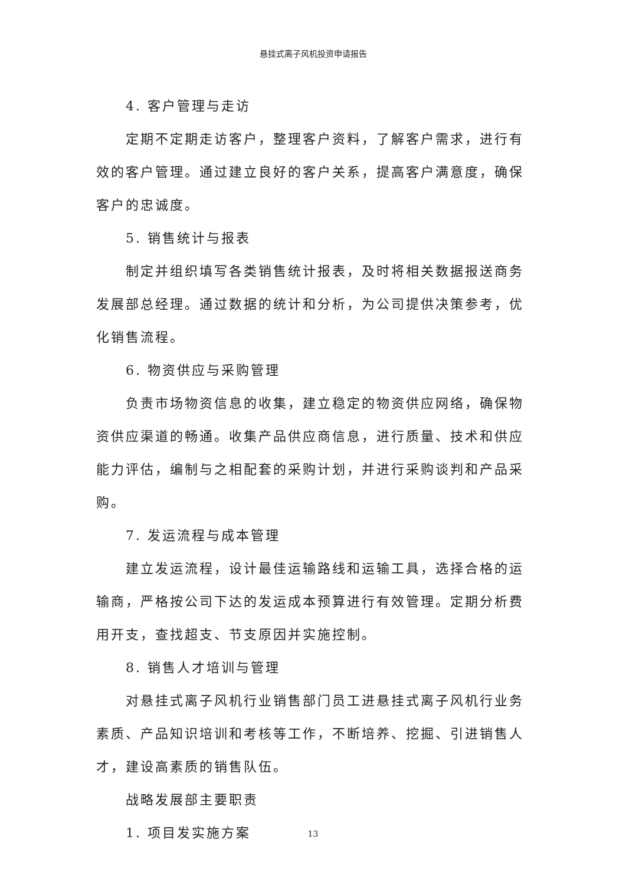悬挂式离子风机投资申请报告
4. 客户管理与走访
定期不定期走访客户，整理客户资料，了解客户需求，进行有效的客户管理。通过建立良好的客户关系，提高客户满意度，确保客户的忠诚度。
5. 销售统计与报表
制定并组织填写各类销售统计报表，及时将相关数据报送商务发展部总经理。通过数据的统计和分析，为公司提供决策参考，优化销售流程。
6. 物资供应与采购管理
负责市场物资信息的收集，建立稳定的物资供应网络，确保物资供应渠道的畅通。收集产品供应商信息，进行质量、技术和供应能力评估，编制与之相配套的采购计划，并进行采购谈判和产品采购。
7. 发运流程与成本管理
建立发运流程，设计最佳运输路线和运输工具，选择合格的运输商，严格按公司下达的发运成本预算进行有效管理。定期分析费用开支，查找超支、节支原因并实施控制。
8. 销售人才培训与管理
对悬挂式离子风机行业销售部门员工进悬挂式离子风机行业务素质、产品知识培训和考核等工作，不断培养、挖掘、引进销售人才，建设高素质的销售队伍。
战略发展部主要职责
1. 项目发实施方案
13